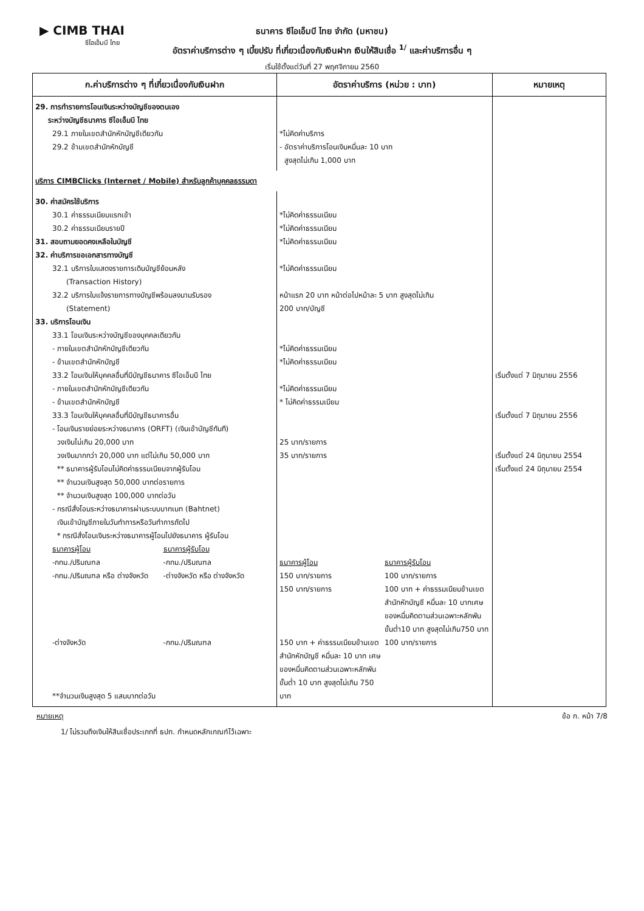▶ CIMB THAI
ซีไอเอ็มบี ไทย
ธนาคาร ซีไอเอ็มบี ไทย จำกัด (มหาชน)
อัตราค่าบริการต่าง ๆ เบี้ยปรับ ที่เกี่ยวเนื่องกับเงินฝาก เงินให้สินเชื่อ <sup>1/</sup> และค่าบริการอื่น ๆ
เริ่มใช้ตั้งแต่วันที่ 27 พฤศจิกายน 2560
| ก.ค่าบริการต่าง ๆ ที่เกี่ยวเนื่องกับเงินฝาก | อัตราค่าบริการ (หน่วย : บาท) | หมายเหตุ |
| --- | --- | --- |
| 29. การทำรายการโอนเงินระหว่างบัญชีของตนเอง ระหว่างบัญชีธนาคาร ซีไอเอ็มบี ไทย 29.1 ภายในเขตสำนักหักบัญชีเดียวกัน 29.2 ข้ามเขตสำนักหักบัญชี | *ไม่คิดค่าบริการ - อัตราค่าบริการโอนเงินหมื่นละ 10 บาท สูงสุดไม่เกิน 1,000 บาท | |
| บริการ CIMBClicks (Internet / Mobile) สำหรับลูกค้าบุคคลธรรมดา | | |
| 30. ค่าสมัครใช้บริการ 30.1 ค่าธรรมเนียมแรกเข้า 30.2 ค่าธรรมเนียมรายปี 31. สอบถามยอดคงเหลือในบัญชี 32. ค่าบริการขอเอกสารทางบัญชี 32.1 บริการใบแสดงรายการเดินบัญชีย้อนหลัง (Transaction History) 32.2 บริการใบแจ้งรายการทางบัญชีพร้อมลงนามรับรอง (Statement) 33. บริการโอนเงิน 33.1 โอนเงินระหว่างบัญชีของบุคคลเดียวกัน - ภายในเขตสำนักหักบัญชีเดียวกัน - ข้ามเขตสำนักหักบัญชี 33.2 โอนเงินให้บุคคลอื่นที่มีบัญชีธนาคาร ซีไอเอ็มบี ไทย - ภายในเขตสำนักหักบัญชีเดียวกัน - ข้ามเขตสำนักหักบัญชี 33.3 โอนเงินให้บุคคลอื่นที่มีบัญชีธนาคารอื่น - โอนเงินรายย่อยระหว่างธนาคาร (ORFT) (เงินเข้าบัญชีทันที) วงเงินไม่เกิน 20,000 บาท วงเงินมากกว่า 20,000 บาท แต่ไม่เกิน 50,000 บาท ** ธนาคารผู้รับโอนไม่คิดค่าธรรมเนียมจากผู้รับโอน ** จำนวนเงินสูงสุด 50,000 บาทต่อรายการ ** จำนวนเงินสูงสุด 100,000 บาทต่อวัน - กรณีสั่งโอนระหว่างธนาคารผ่านระบบบาทเนท (Bahtnet) เงินเข้าบัญชีภายในวันทำการหรือวันทำการถัดไป * กรณีสั่งโอนเงินระหว่างธนาคารผู้โอนไปยังธนาคาร ผู้รับโอน ธนาคารผู้โอน ธนาคารผู้รับโอน -กทม./ปริมณฑล -กทม./ปริมณฑล -กทม./ปริมณฑล หรือ ต่างจังหวัด -ต่างจังหวัด หรือ ต่างจังหวัด -ต่างจังหวัด -กทม./ปริมณฑล **จำนวนเงินสูงสุด 5 แสนบาทต่อวัน | *ไม่คิดค่าธรรมเนียม *ไม่คิดค่าธรรมเนียม *ไม่คิดค่าธรรมเนียม *ไม่คิดค่าธรรมเนียม หน้าแรก 20 บาท หน้าต่อไปหน้าละ 5 บาท สูงสุดไม่เกิน 200 บาท/บัญชี *ไม่คิดค่าธรรมเนียม *ไม่คิดค่าธรรมเนียม *ไม่คิดค่าธรรมเนียม * ไม่คิดค่าธรรมเนียม 25 บาท/รายการ 35 บาท/รายการ ธนาคารผู้โอน ธนาคารผู้รับโอน 150 บาท/รายการ 100 บาท/รายการ 150 บาท/รายการ 100 บาท + ค่าธรรมเนียมข้ามเขตสำนักหักบัญชี หมื่นละ 10 บาทเศษของหมื่นคิดตามส่วนเฉพาะหลักพัน ขั้นต่ำ10 บาท สูงสุดไม่เกิน750 บาท 150 บาท + ค่าธรรมเนียมข้ามเขตสำนักหักบัญชี หมื่นละ 10 บาท เศษของหมื่นคิดตามส่วนเฉพาะหลักพัน ขั้นต่ำ 10 บาท สูงสุดไม่เกิน 750 บาท 100 บาท/รายการ | เริ่มตั้งแต่ 7 มิถุนายน 2556 เริ่มตั้งแต่ 7 มิถุนายน 2556 เริ่มตั้งแต่ 24 มิถุนายน 2554 เริ่มตั้งแต่ 24 มิถุนายน 2554 |
หมายเหตุ ข้อ ก. หน้า 7/8
1/ ไม่รวมถึงเงินให้สินเชื่อประเภทที่ ธปท. กำหนดหลักเกณฑ์ไว้เฉพาะ